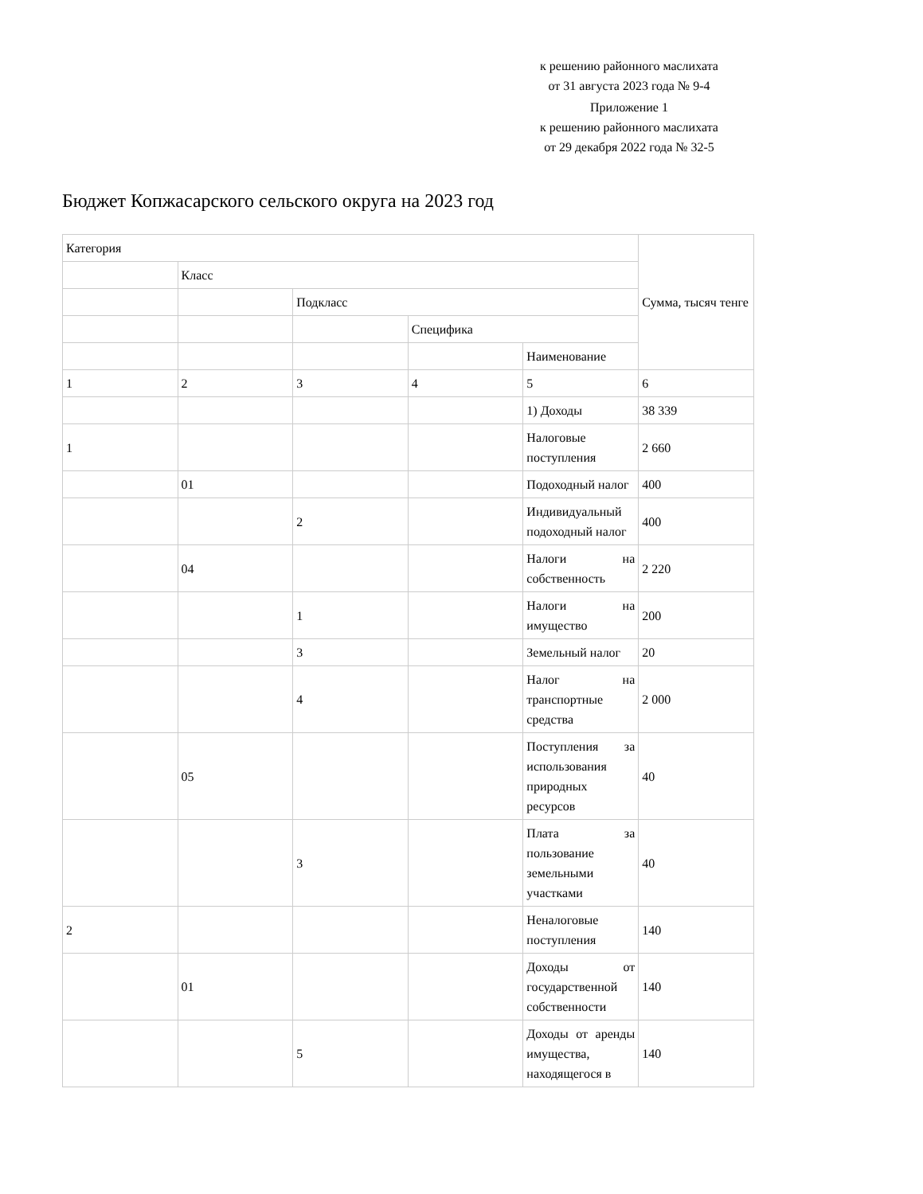к решению районного маслихата
от 31 августа 2023 года № 9-4
Приложение 1
к решению районного маслихата
от 29 декабря 2022 года № 32-5
Бюджет Копжасарского сельского округа на 2023 год
| Категория | | | | | Сумма, тысяч тенге |
| | Класс | | | | |
| | | Подкласс | | | |
| | | | Специфика | | |
| | | | | Наименование | |
| 1 | 2 | 3 | 4 | 5 | 6 |
| | | | | 1) Доходы | 38 339 |
| 1 | | | | Налоговые поступления | 2 660 |
| | 01 | | | Подоходный налог | 400 |
| | | 2 | | Индивидуальный подоходный налог | 400 |
| | 04 | | | Налоги на собственность | 2 220 |
| | | 1 | | Налоги на имущество | 200 |
| | | 3 | | Земельный налог | 20 |
| | | 4 | | Налог на транспортные средства | 2 000 |
| | 05 | | | Поступления за использования природных ресурсов | 40 |
| | | 3 | | Плата за пользование земельными участками | 40 |
| 2 | | | | Неналоговые поступления | 140 |
| | 01 | | | Доходы от государственной собственности | 140 |
| | | 5 | | Доходы от аренды имущества, находящегося в | 140 |